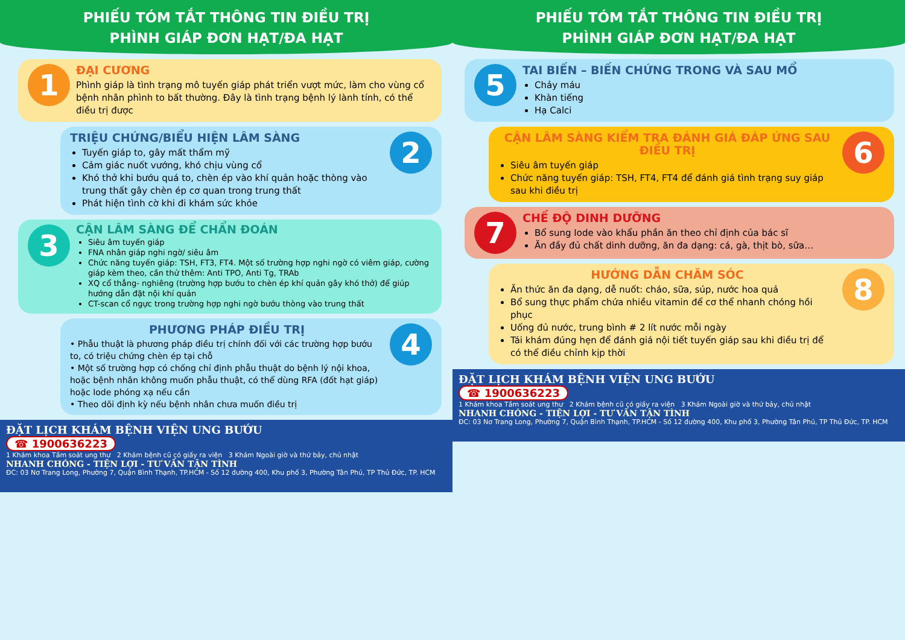PHIẾU TÓM TẮT THÔNG TIN ĐIỀU TRỊ
PHÌNH GIÁP ĐƠN HẠT/ĐA HẠT
1
ĐẠI CƯƠNG
Phình giáp là tình trạng mô tuyến giáp phát triển vượt mức, làm cho vùng cổ bệnh nhân phình to bất thường. Đây là tình trạng bệnh lý lành tính, có thể điều trị được
TRIỆU CHỨNG/BIỂU HIỆN LÂM SÀNG
Tuyến giáp to, gây mất thẩm mỹ
Cảm giác nuốt vướng, khó chịu vùng cổ
Khó thở khi bướu quá to, chèn ép vào khí quản hoặc thòng vào trung thất gây chèn ép cơ quan trong trung thất
Phát hiện tình cờ khi đi khám sức khỏe
2
3
CẬN LÂM SÀNG ĐỂ CHẨN ĐOÁN
Siêu âm tuyến giáp
FNA nhân giáp nghi ngờ/ siêu âm
Chức năng tuyến giáp: TSH, FT3, FT4. Một số trường hợp nghi ngờ có viêm giáp, cường giáp kèm theo, cần thử thêm: Anti TPO, Anti Tg, TRAb
XQ cổ thẳng- nghiêng (trường hợp bướu to chèn ép khí quản gây khó thở) để giúp hướng dẫn đặt nội khí quản
CT-scan cổ ngực trong trường hợp nghi ngờ bướu thòng vào trung thất
PHƯƠNG PHÁP ĐIỀU TRỊ
• Phẫu thuật là phương pháp điều trị chính đối với các trường hợp bướu to, có triệu chứng chèn ép tại chỗ
• Một số trường hợp có chống chỉ định phẫu thuật do bệnh lý nội khoa, hoặc bệnh nhân không muốn phẫu thuật, có thể dùng RFA (đốt hạt giáp) hoặc Iode phóng xạ nếu cần
• Theo dõi định kỳ nếu bệnh nhân chưa muốn điều trị
4
ĐẶT LỊCH KHÁM BỆNH VIỆN UNG BƯỚU
☎ 1900636223
1 Khám khoa Tầm soát ung thư 2 Khám bệnh cũ có giấy ra viện 3 Khám Ngoài giờ và thứ bảy, chủ nhật
NHANH CHÓNG - TIỆN LỢI - TƯ VẤN TẬN TÌNH
ĐC: 03 Nơ Trang Long, Phường 7, Quận Bình Thạnh, TP.HCM - Số 12 đường 400, Khu phố 3, Phường Tân Phú, TP Thủ Đức, TP. HCM
PHIẾU TÓM TẮT THÔNG TIN ĐIỀU TRỊ
PHÌNH GIÁP ĐƠN HẠT/ĐA HẠT
5
TAI BIẾN – BIẾN CHỨNG TRONG VÀ SAU MỔ
Chảy máu
Khàn tiếng
Hạ Calci
CẬN LÂM SÀNG KIỂM TRA ĐÁNH GIÁ ĐÁP ỨNG SAU ĐIỀU TRỊ
Siêu âm tuyến giáp
Chức năng tuyến giáp: TSH, FT4, FT4 để đánh giá tình trạng suy giáp sau khi điều trị
6
7
CHẾ ĐỘ DINH DƯỠNG
Bổ sung Iode vào khẩu phần ăn theo chỉ định của bác sĩ
Ăn đầy đủ chất dinh dưỡng, ăn đa dạng: cá, gà, thịt bò, sữa…
HƯỚNG DẪN CHĂM SÓC
Ăn thức ăn đa dạng, dễ nuốt: cháo, sữa, súp, nước hoa quả
Bổ sung thực phẩm chứa nhiều vitamin để cơ thể nhanh chóng hồi phục
Uống đủ nước, trung bình # 2 lít nước mỗi ngày
Tái khám đúng hẹn để đánh giá nội tiết tuyến giáp sau khi điều trị để có thể điều chỉnh kịp thời
8
ĐẶT LỊCH KHÁM BỆNH VIỆN UNG BƯỚU
☎ 1900636223
1 Khám khoa Tầm soát ung thư 2 Khám bệnh cũ có giấy ra viện 3 Khám Ngoài giờ và thứ bảy, chủ nhật
NHANH CHÓNG - TIỆN LỢI - TƯ VẤN TẬN TÌNH
ĐC: 03 Nơ Trang Long, Phường 7, Quận Bình Thạnh, TP.HCM - Số 12 đường 400, Khu phố 3, Phường Tân Phú, TP Thủ Đức, TP. HCM